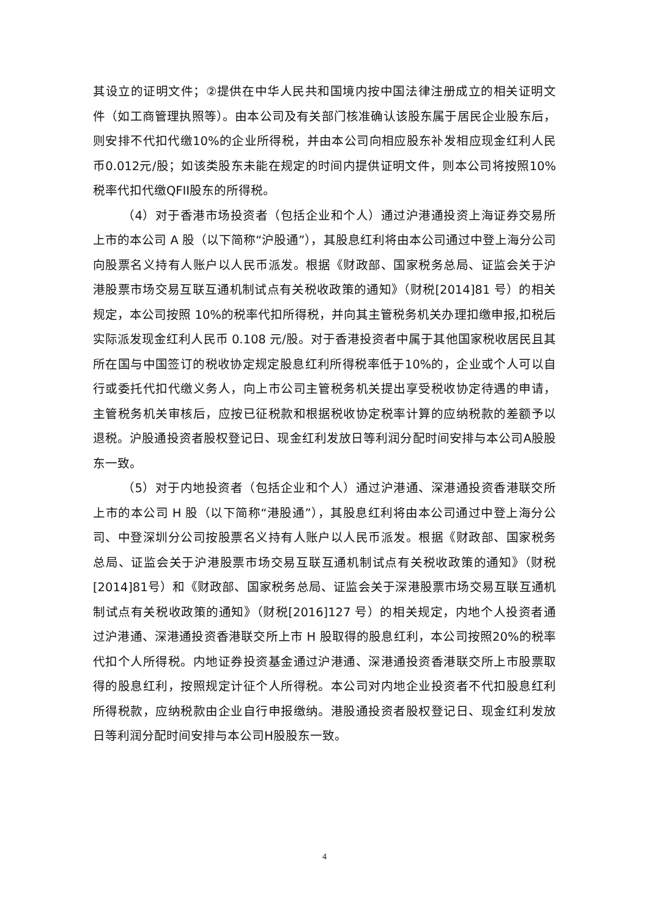其设立的证明文件；②提供在中华人民共和国境内按中国法律注册成立的相关证明文件（如工商管理执照等）。由本公司及有关部门核准确认该股东属于居民企业股东后，则安排不代扣代缴10%的企业所得税，并由本公司向相应股东补发相应现金红利人民币0.012元/股；如该类股东未能在规定的时间内提供证明文件，则本公司将按照10%税率代扣代缴QFII股东的所得税。
（4）对于香港市场投资者（包括企业和个人）通过沪港通投资上海证券交易所上市的本公司 A 股（以下简称“沪股通”），其股息红利将由本公司通过中登上海分公司向股票名义持有人账户以人民币派发。根据《财政部、国家税务总局、证监会关于沪港股票市场交易互联互通机制试点有关税收政策的通知》（财税[2014]81 号）的相关规定，本公司按照 10%的税率代扣所得税，并向其主管税务机关办理扣缴申报,扣税后实际派发现金红利人民币 0.108 元/股。对于香港投资者中属于其他国家税收居民且其所在国与中国签订的税收协定规定股息红利所得税率低于10%的，企业或个人可以自行或委托代扣代缴义务人，向上市公司主管税务机关提出享受税收协定待遇的申请，主管税务机关审核后，应按已征税款和根据税收协定税率计算的应纳税款的差额予以退税。沪股通投资者股权登记日、现金红利发放日等利润分配时间安排与本公司A股股东一致。
（5）对于内地投资者（包括企业和个人）通过沪港通、深港通投资香港联交所上市的本公司 H 股（以下简称“港股通”），其股息红利将由本公司通过中登上海分公司、中登深圳分公司按股票名义持有人账户以人民币派发。根据《财政部、国家税务总局、证监会关于沪港股票市场交易互联互通机制试点有关税收政策的通知》（财税[2014]81号）和《财政部、国家税务总局、证监会关于深港股票市场交易互联互通机制试点有关税收政策的通知》（财税[2016]127 号）的相关规定，内地个人投资者通过沪港通、深港通投资香港联交所上市 H 股取得的股息红利，本公司按照20%的税率代扣个人所得税。内地证券投资基金通过沪港通、深港通投资香港联交所上市股票取得的股息红利，按照规定计征个人所得税。本公司对内地企业投资者不代扣股息红利所得税款，应纳税款由企业自行申报缴纳。港股通投资者股权登记日、现金红利发放日等利润分配时间安排与本公司H股股东一致。
4